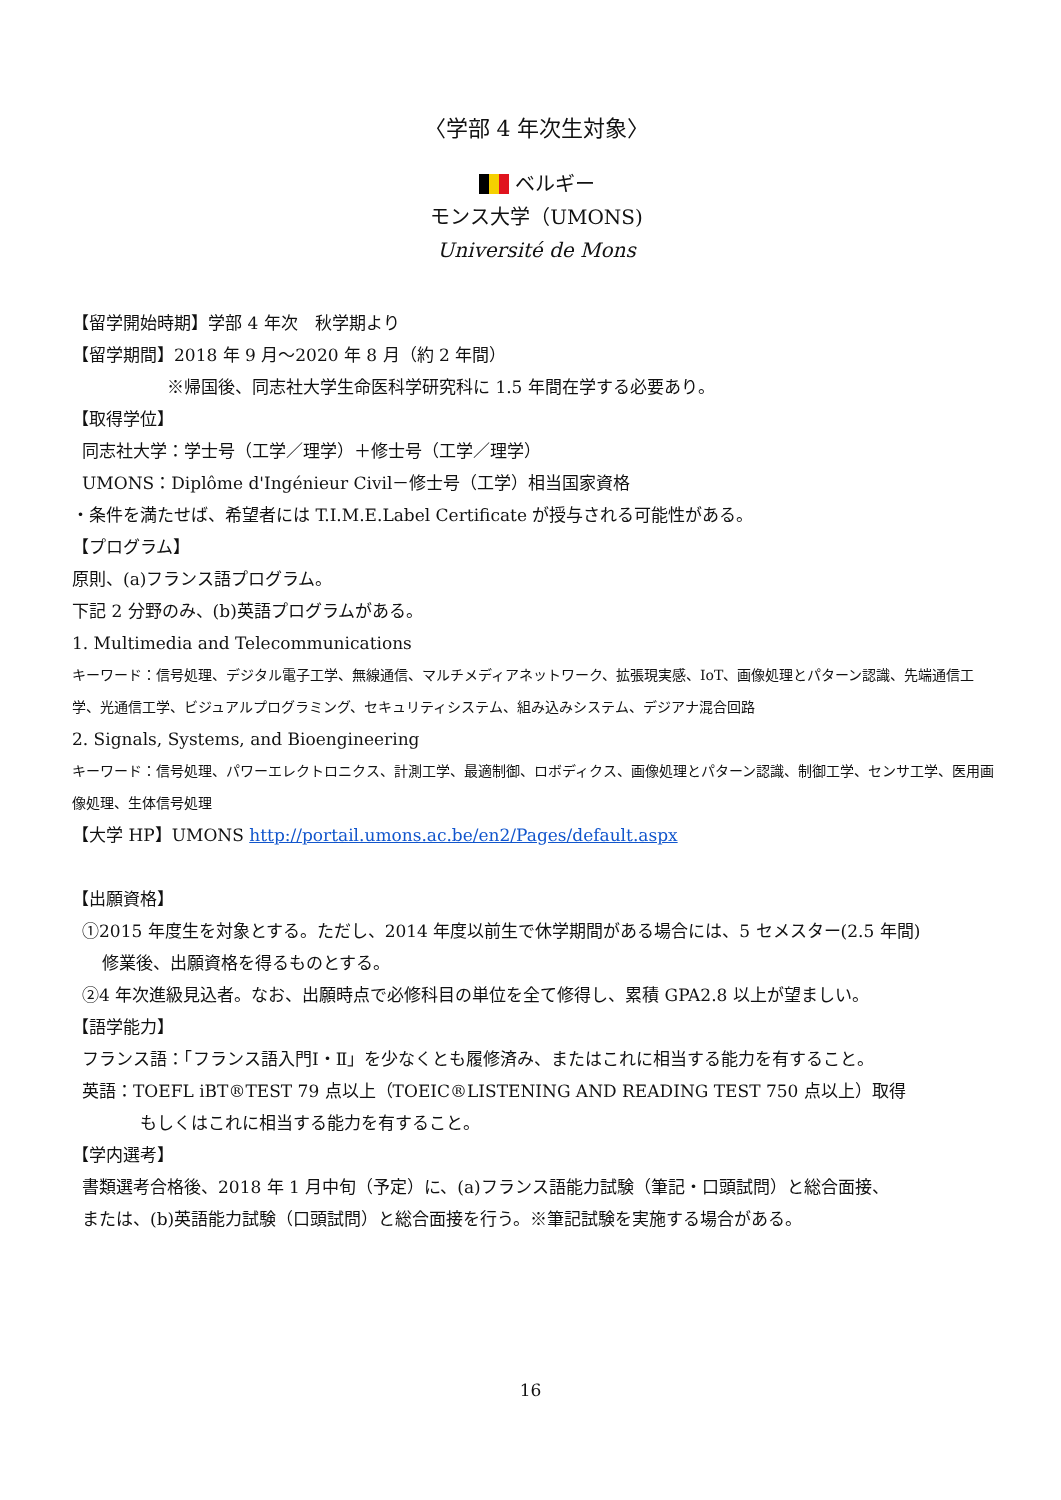〈学部 4 年次生対象〉
ベルギー
モンス大学（UMONS)
Université de Mons
【留学開始時期】学部 4 年次　秋学期より
【留学期間】2018 年 9 月～2020 年 8 月（約 2 年間）
※帰国後、同志社大学生命医科学研究科に 1.5 年間在学する必要あり。
【取得学位】
同志社大学：学士号（工学／理学）＋修士号（工学／理学）
UMONS：Diplôme d'Ingénieur Civil－修士号（工学）相当国家資格
・条件を満たせば、希望者には T.I.M.E.Label Certificate が授与される可能性がある。
【プログラム】
原則、(a)フランス語プログラム。
下記 2 分野のみ、(b)英語プログラムがある。
1. Multimedia and Telecommunications
キーワード：信号処理、デジタル電子工学、無線通信、マルチメディアネットワーク、拡張現実感、IoT、画像処理とパターン認識、先端通信工学、光通信工学、ビジュアルプログラミング、セキュリティシステム、組み込みシステム、デジアナ混合回路
2. Signals, Systems, and Bioengineering
キーワード：信号処理、パワーエレクトロニクス、計測工学、最適制御、ロボディクス、画像処理とパターン認識、制御工学、センサ工学、医用画像処理、生体信号処理
【大学 HP】UMONS http://portail.umons.ac.be/en2/Pages/default.aspx
【出願資格】
①2015 年度生を対象とする。ただし、2014 年度以前生で休学期間がある場合には、5 セメスター(2.5 年間)
修業後、出願資格を得るものとする。
②4 年次進級見込者。なお、出願時点で必修科目の単位を全て修得し、累積 GPA2.8 以上が望ましい。
【語学能力】
フランス語：「フランス語入門Ⅰ・Ⅱ」を少なくとも履修済み、またはこれに相当する能力を有すること。
英語：TOEFL iBT®TEST 79 点以上（TOEIC®LISTENING AND READING TEST 750 点以上）取得
もしくはこれに相当する能力を有すること。
【学内選考】
書類選考合格後、2018 年 1 月中旬（予定）に、(a)フランス語能力試験（筆記・口頭試問）と総合面接、
または、(b)英語能力試験（口頭試問）と総合面接を行う。※筆記試験を実施する場合がある。
16